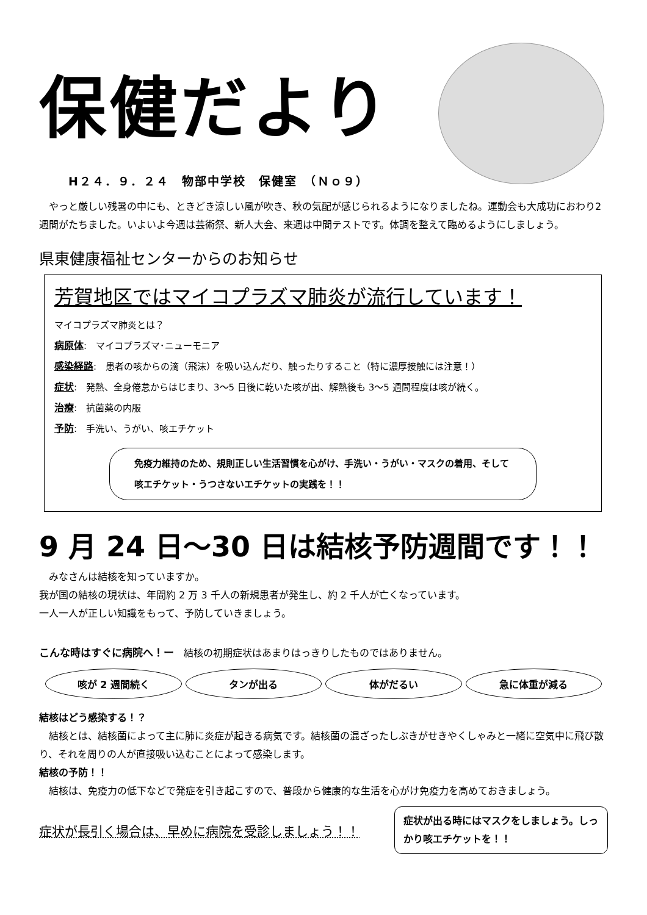保健だより
H２４．９．２４　物部中学校　保健室　（Ｎｏ９）
やっと厳しい残暑の中にも、ときどき涼しい風が吹き、秋の気配が感じられるようになりましたね。運動会も大成功におわり2週間がたちました。いよいよ今週は芸術祭、新人大会、来週は中間テストです。体調を整えて臨めるようにしましょう。
県東健康福祉センターからのお知らせ
芳賀地区ではマイコプラズマ肺炎が流行しています！
マイコプラズマ肺炎とは？
病原体:　マイコプラズマ･ニューモニア
感染経路:　患者の咳からの滴（飛沫）を吸い込んだり、触ったりすること（特に濃厚接触には注意！）
症状:　発熱、全身倦怠からはじまり、3～5 日後に乾いた咳が出、解熱後も 3～5 週間程度は咳が続く。
治療:　抗菌薬の内服
予防:　手洗い、うがい、咳エチケット
免疫力維持のため、規則正しい生活習慣を心がけ、手洗い・うがい・マスクの着用、そして咳エチケット・うつさないエチケットの実践を！！
9 月 24 日～30 日は結核予防週間です！！
みなさんは結核を知っていますか。
我が国の結核の現状は、年間約 2 万 3 千人の新規患者が発生し、約 2 千人が亡くなっています。
一人一人が正しい知識をもって、予防していきましょう。
こんな時はすぐに病院へ！ー　結核の初期症状はあまりはっきりしたものではありません。
咳が 2 週間続く タンが出る 体がだるい 急に体重が減る
結核はどう感染する！？
結核とは、結核菌によって主に肺に炎症が起きる病気です。結核菌の混ざったしぶきがせきやくしゃみと一緒に空気中に飛び散り、それを周りの人が直接吸い込むことによって感染します。
結核の予防！！
結核は、免疫力の低下などで発症を引き起こすので、普段から健康的な生活を心がけ免疫力を高めておきましょう。
症状が長引く場合は、早めに病院を受診しましょう！！
症状が出る時にはマスクをしましょう。しっかり咳エチケットを！！